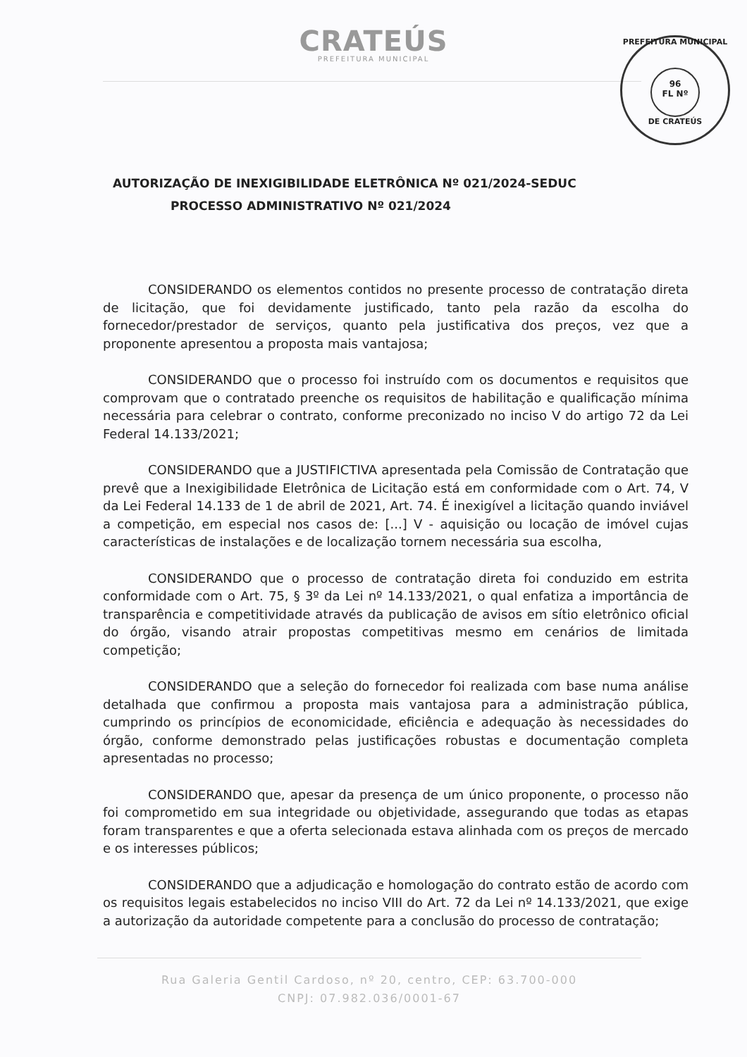CRATEÚS
PREFEITURA MUNICIPAL
PREFEITURA MUNICIPAL
96
FL Nº
DE CRATEÚS
AUTORIZAÇÃO DE INEXIGIBILIDADE ELETRÔNICA Nº 021/2024-SEDUC
PROCESSO ADMINISTRATIVO Nº 021/2024
CONSIDERANDO os elementos contidos no presente processo de contratação direta de licitação, que foi devidamente justificado, tanto pela razão da escolha do fornecedor/prestador de serviços, quanto pela justificativa dos preços, vez que a proponente apresentou a proposta mais vantajosa;
CONSIDERANDO que o processo foi instruído com os documentos e requisitos que comprovam que o contratado preenche os requisitos de habilitação e qualificação mínima necessária para celebrar o contrato, conforme preconizado no inciso V do artigo 72 da Lei Federal 14.133/2021;
CONSIDERANDO que a JUSTIFICTIVA apresentada pela Comissão de Contratação que prevê que a Inexigibilidade Eletrônica de Licitação está em conformidade com o Art. 74, V da Lei Federal 14.133 de 1 de abril de 2021, Art. 74. É inexigível a licitação quando inviável a competição, em especial nos casos de: [...] V - aquisição ou locação de imóvel cujas características de instalações e de localização tornem necessária sua escolha,
CONSIDERANDO que o processo de contratação direta foi conduzido em estrita conformidade com o Art. 75, § 3º da Lei nº 14.133/2021, o qual enfatiza a importância de transparência e competitividade através da publicação de avisos em sítio eletrônico oficial do órgão, visando atrair propostas competitivas mesmo em cenários de limitada competição;
CONSIDERANDO que a seleção do fornecedor foi realizada com base numa análise detalhada que confirmou a proposta mais vantajosa para a administração pública, cumprindo os princípios de economicidade, eficiência e adequação às necessidades do órgão, conforme demonstrado pelas justificações robustas e documentação completa apresentadas no processo;
CONSIDERANDO que, apesar da presença de um único proponente, o processo não foi comprometido em sua integridade ou objetividade, assegurando que todas as etapas foram transparentes e que a oferta selecionada estava alinhada com os preços de mercado e os interesses públicos;
CONSIDERANDO que a adjudicação e homologação do contrato estão de acordo com os requisitos legais estabelecidos no inciso VIII do Art. 72 da Lei nº 14.133/2021, que exige a autorização da autoridade competente para a conclusão do processo de contratação;
Rua Galeria Gentil Cardoso, nº 20, centro, CEP: 63.700-000
CNPJ: 07.982.036/0001-67